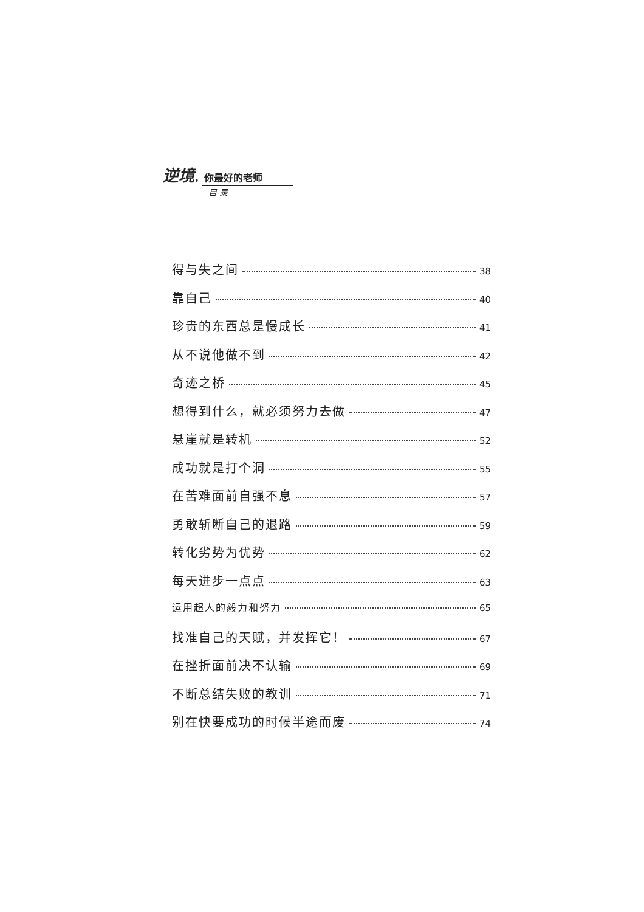逆境，你最好的老师
目 录
得与失之间 38
靠自己 40
珍贵的东西总是慢成长 41
从不说他做不到 42
奇迹之桥 45
想得到什么，就必须努力去做 47
悬崖就是转机 52
成功就是打个洞 55
在苦难面前自强不息 57
勇敢斩断自己的退路 59
转化劣势为优势 62
每天进步一点点 63
运用超人的毅力和努力 65
找准自己的天赋，并发挥它！ 67
在挫折面前决不认输 69
不断总结失败的教训 71
别在快要成功的时候半途而废 74